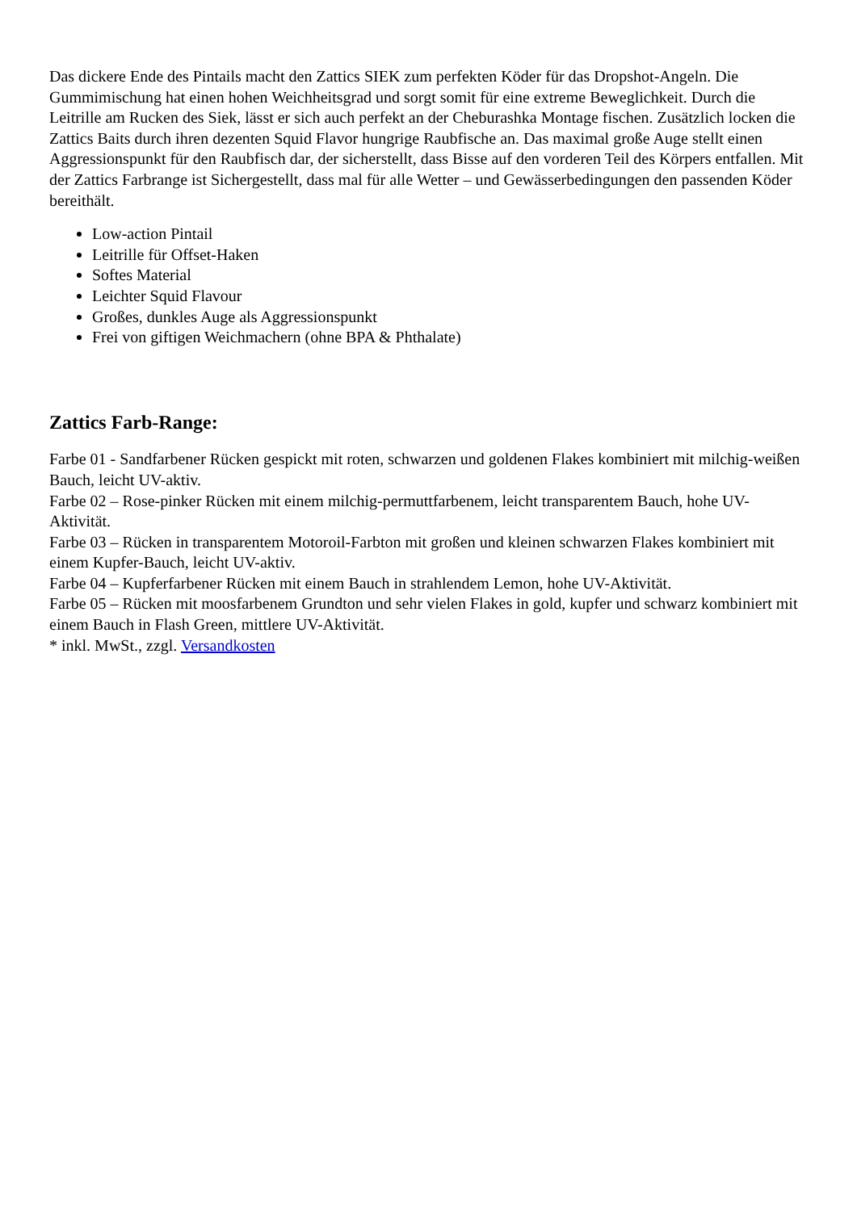Das dickere Ende des Pintails macht den Zattics SIEK zum perfekten Köder für das Dropshot-Angeln. Die Gummimischung hat einen hohen Weichheitsgrad und sorgt somit für eine extreme Beweglichkeit. Durch die Leitrille am Rucken des Siek, lässt er sich auch perfekt an der Cheburashka Montage fischen. Zusätzlich locken die Zattics Baits durch ihren dezenten Squid Flavor hungrige Raubfische an. Das maximal große Auge stellt einen Aggressionspunkt für den Raubfisch dar, der sicherstellt, dass Bisse auf den vorderen Teil des Körpers entfallen. Mit der Zattics Farbrange ist Sichergestellt, dass mal für alle Wetter – und Gewässerbedingungen den passenden Köder bereithält.
Low-action Pintail
Leitrille für Offset-Haken
Softes Material
Leichter Squid Flavour
Großes, dunkles Auge als Aggressionspunkt
Frei von giftigen Weichmachern (ohne BPA & Phthalate)
Zattics Farb-Range:
Farbe 01 - Sandfarbener Rücken gespickt mit roten, schwarzen und goldenen Flakes kombiniert mit milchig-weißen Bauch, leicht UV-aktiv.
Farbe 02 – Rose-pinker Rücken mit einem milchig-permuttfarbenem, leicht transparentem Bauch, hohe UV-Aktivität.
Farbe 03 – Rücken in transparentem Motoroil-Farbton mit großen und kleinen schwarzen Flakes kombiniert mit einem Kupfer-Bauch, leicht UV-aktiv.
Farbe 04 – Kupferfarbener Rücken mit einem Bauch in strahlendem Lemon, hohe UV-Aktivität.
Farbe 05 – Rücken mit moosfarbenem Grundton und sehr vielen Flakes in gold, kupfer und schwarz kombiniert mit einem Bauch in Flash Green, mittlere UV-Aktivität.
* inkl. MwSt., zzgl. Versandkosten